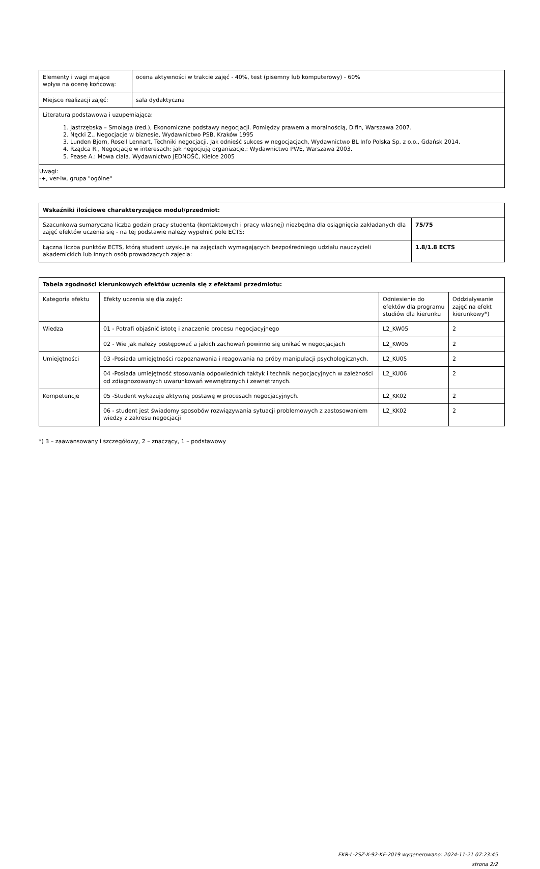| Elementy i wagi mające wpływ na ocenę końcową: | ocena aktywności w trakcie zajęć - 40%, test (pisemny lub komputerowy) - 60% |
| Miejsce realizacji zajęć: | sala dydaktyczna |
| Literatura podstawowa i uzupełniająca: 1. Jastrzębska – Smolaga (red.), Ekonomiczne podstawy negocjacji. Pomiędzy prawem a moralnością, Difin, Warszawa 2007. 2. Nęcki Z., Negocjacje w biznesie, Wydawnictwo PSB, Kraków 1995 3. Lunden Bjorn, Rosell Lennart, Techniki negocjacji. Jak odnieść sukces w negocjacjach, Wydawnictwo BL Info Polska Sp. z o.o., Gdańsk 2014. 4. Rządca R., Negocjacje w interesach: jak negocjują organizacje,: Wydawnictwo PWE, Warszawa 2003. 5. Pease A.: Mowa ciała. Wydawnictwo JEDNOŚĆ, Kielce 2005 | |
| Uwagi: -+, ver-lw, grupa "ogólne" | |
| Wskaźniki ilościowe charakteryzujące moduł/przedmiot: | |
| --- | --- |
| Szacunkowa sumaryczna liczba godzin pracy studenta (kontaktowych i pracy własnej) niezbędna dla osiągnięcia zakładanych dla zajęć efektów uczenia się - na tej podstawie należy wypełnić pole ECTS: | 75/75 |
| Łączna liczba punktów ECTS, którą student uzyskuje na zajęciach wymagających bezpośredniego udziału nauczycieli akademickich lub innych osób prowadzących zajęcia: | 1.8/1.8 ECTS |
| Tabela zgodności kierunkowych efektów uczenia się z efektami przedmiotu: | | | |
| --- | --- | --- | --- |
| Kategoria efektu | Efekty uczenia się dla zajęć: | Odniesienie do efektów dla programu studiów dla kierunku | Oddziaływanie zajęć na efekt kierunkowy*) |
| Wiedza | 01 - Potrafi objaśnić istotę i znaczenie procesu negocjacyjnego | L2_KW05 | 2 |
| | 02 - Wie jak należy postępować a jakich zachowań powinno się unikać w negocjacjach | L2_KW05 | 2 |
| Umiejętności | 03 -Posiada umiejętności rozpoznawania i reagowania na próby manipulacji psychologicznych. | L2_KU05 | 2 |
| | 04 -Posiada umiejętność stosowania odpowiednich taktyk i technik negocjacyjnych w zależności od zdiagnozowanych uwarunkowań wewnętrznych i zewnętrznych. | L2_KU06 | 2 |
| Kompetencje | 05 -Student wykazuje aktywną postawę w procesach negocjacyjnych. | L2_KK02 | 2 |
| | 06 - student jest świadomy sposobów rozwiązywania sytuacji problemowych z zastosowaniem wiedzy z zakresu negocjacji | L2_KK02 | 2 |
*) 3 – zaawansowany i szczegółowy, 2 – znaczący, 1 – podstawowy
EKR-L-2SZ-X-92-KF-2019 wygenerowano: 2024-11-21 07:23:45
strona 2/2